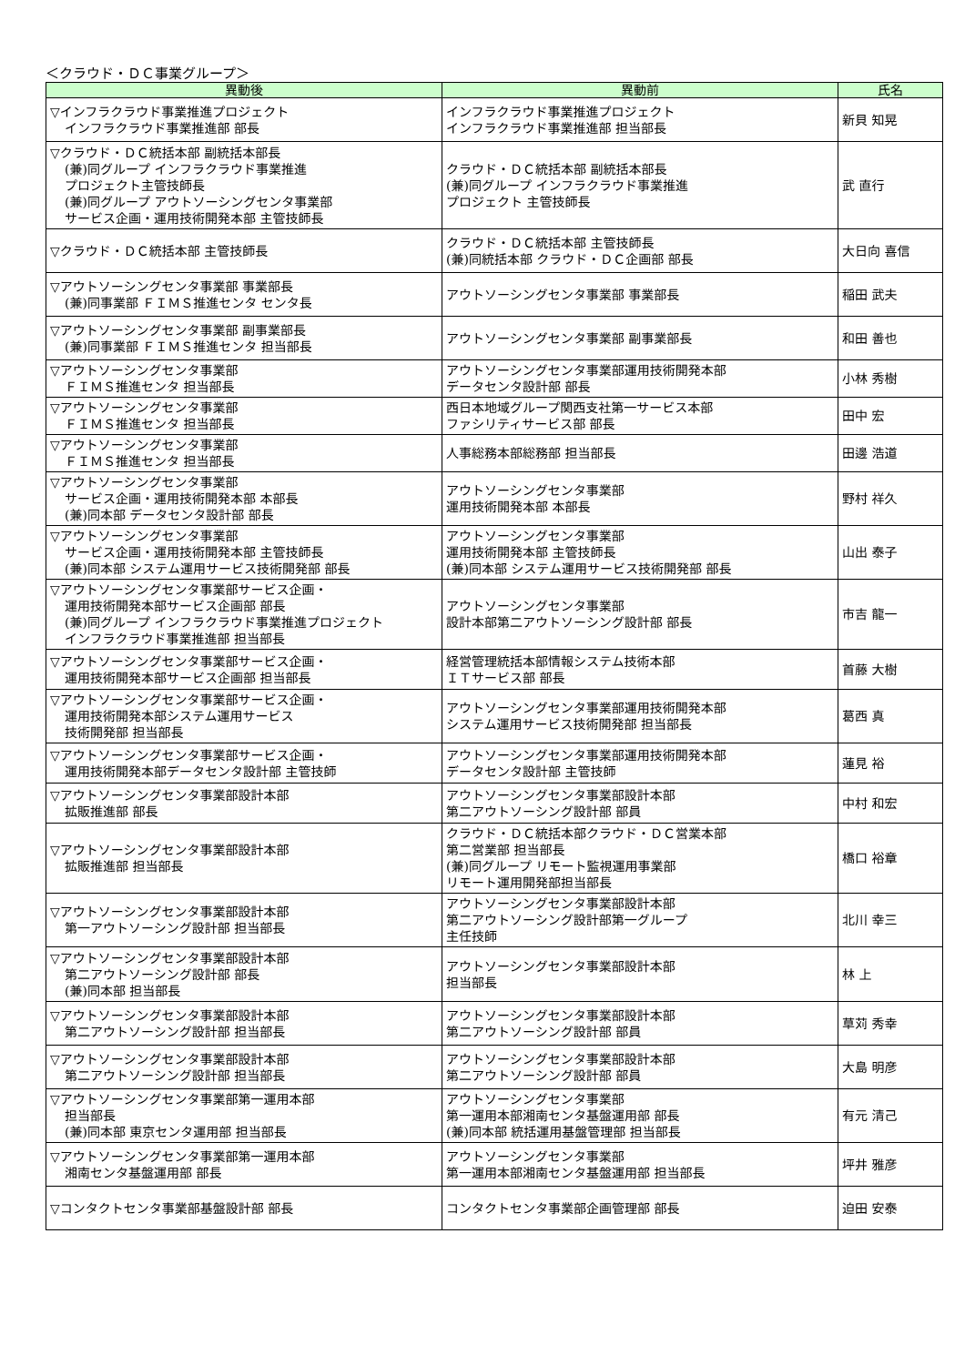＜クラウド・ＤＣ事業グループ＞
| 異動後 | 異動前 | 氏名 |
| --- | --- | --- |
| ▽インフラクラウド事業推進プロジェクト インフラクラウド事業推進部 部長 | インフラクラウド事業推進プロジェクト インフラクラウド事業推進部 担当部長 | 新貝 知晃 |
| ▽クラウド・ＤＣ統括本部 副統括本部長 (兼)同グループ インフラクラウド事業推進 プロジェクト主管技師長 (兼)同グループ アウトソーシングセンタ事業部 サービス企画・運用技術開発本部 主管技師長 | クラウド・ＤＣ統括本部 副統括本部長 (兼)同グループ インフラクラウド事業推進 プロジェクト 主管技師長 | 武 直行 |
| ▽クラウド・ＤＣ統括本部 主管技師長 | クラウド・ＤＣ統括本部 主管技師長 (兼)同統括本部 クラウド・ＤＣ企画部 部長 | 大日向 喜信 |
| ▽アウトソーシングセンタ事業部 事業部長 (兼)同事業部 ＦＩＭＳ推進センタ センタ長 | アウトソーシングセンタ事業部 事業部長 | 稲田 武夫 |
| ▽アウトソーシングセンタ事業部 副事業部長 (兼)同事業部 ＦＩＭＳ推進センタ 担当部長 | アウトソーシングセンタ事業部 副事業部長 | 和田 善也 |
| ▽アウトソーシングセンタ事業部 ＦＩＭＳ推進センタ 担当部長 | アウトソーシングセンタ事業部運用技術開発本部 データセンタ設計部 部長 | 小林 秀樹 |
| ▽アウトソーシングセンタ事業部 ＦＩＭＳ推進センタ 担当部長 | 西日本地域グループ関西支社第一サービス本部 ファシリティサービス部 部長 | 田中 宏 |
| ▽アウトソーシングセンタ事業部 ＦＩＭＳ推進センタ 担当部長 | 人事総務本部総務部 担当部長 | 田邊 浩道 |
| ▽アウトソーシングセンタ事業部 サービス企画・運用技術開発本部 本部長 (兼)同本部 データセンタ設計部 部長 | アウトソーシングセンタ事業部 運用技術開発本部 本部長 | 野村 祥久 |
| ▽アウトソーシングセンタ事業部 サービス企画・運用技術開発本部 主管技師長 (兼)同本部 システム運用サービス技術開発部 部長 | アウトソーシングセンタ事業部 運用技術開発本部 主管技師長 (兼)同本部 システム運用サービス技術開発部 部長 | 山出 泰子 |
| ▽アウトソーシングセンタ事業部サービス企画・ 運用技術開発本部サービス企画部 部長 (兼)同グループ インフラクラウド事業推進プロジェクト インフラクラウド事業推進部 担当部長 | アウトソーシングセンタ事業部 設計本部第二アウトソーシング設計部 部長 | 市吉 龍一 |
| ▽アウトソーシングセンタ事業部サービス企画・ 運用技術開発本部サービス企画部 担当部長 | 経営管理統括本部情報システム技術本部 ＩＴサービス部 部長 | 首藤 大樹 |
| ▽アウトソーシングセンタ事業部サービス企画・ 運用技術開発本部システム運用サービス 技術開発部 担当部長 | アウトソーシングセンタ事業部運用技術開発本部 システム運用サービス技術開発部 担当部長 | 葛西 真 |
| ▽アウトソーシングセンタ事業部サービス企画・ 運用技術開発本部データセンタ設計部 主管技師 | アウトソーシングセンタ事業部運用技術開発本部 データセンタ設計部 主管技師 | 蓮見 裕 |
| ▽アウトソーシングセンタ事業部設計本部 拡販推進部 部長 | アウトソーシングセンタ事業部設計本部 第二アウトソーシング設計部 部員 | 中村 和宏 |
| ▽アウトソーシングセンタ事業部設計本部 拡販推進部 担当部長 | クラウド・ＤＣ統括本部クラウド・ＤＣ営業本部 第二営業部 担当部長 (兼)同グループ リモート監視運用事業部 リモート運用開発部担当部長 | 橋口 裕章 |
| ▽アウトソーシングセンタ事業部設計本部 第一アウトソーシング設計部 担当部長 | アウトソーシングセンタ事業部設計本部 第二アウトソーシング設計部第一グループ 主任技師 | 北川 幸三 |
| ▽アウトソーシングセンタ事業部設計本部 第二アウトソーシング設計部 部長 (兼)同本部 担当部長 | アウトソーシングセンタ事業部設計本部 担当部長 | 林 上 |
| ▽アウトソーシングセンタ事業部設計本部 第二アウトソーシング設計部 担当部長 | アウトソーシングセンタ事業部設計本部 第二アウトソーシング設計部 部員 | 草苅 秀幸 |
| ▽アウトソーシングセンタ事業部設計本部 第二アウトソーシング設計部 担当部長 | アウトソーシングセンタ事業部設計本部 第二アウトソーシング設計部 部員 | 大島 明彦 |
| ▽アウトソーシングセンタ事業部第一運用本部 担当部長 (兼)同本部 東京センタ運用部 担当部長 | アウトソーシングセンタ事業部 第一運用本部湘南センタ基盤運用部 部長 (兼)同本部 統括運用基盤管理部 担当部長 | 有元 清己 |
| ▽アウトソーシングセンタ事業部第一運用本部 湘南センタ基盤運用部 部長 | アウトソーシングセンタ事業部 第一運用本部湘南センタ基盤運用部 担当部長 | 坪井 雅彦 |
| ▽コンタクトセンタ事業部基盤設計部 部長 | コンタクトセンタ事業部企画管理部 部長 | 迫田 安泰 |